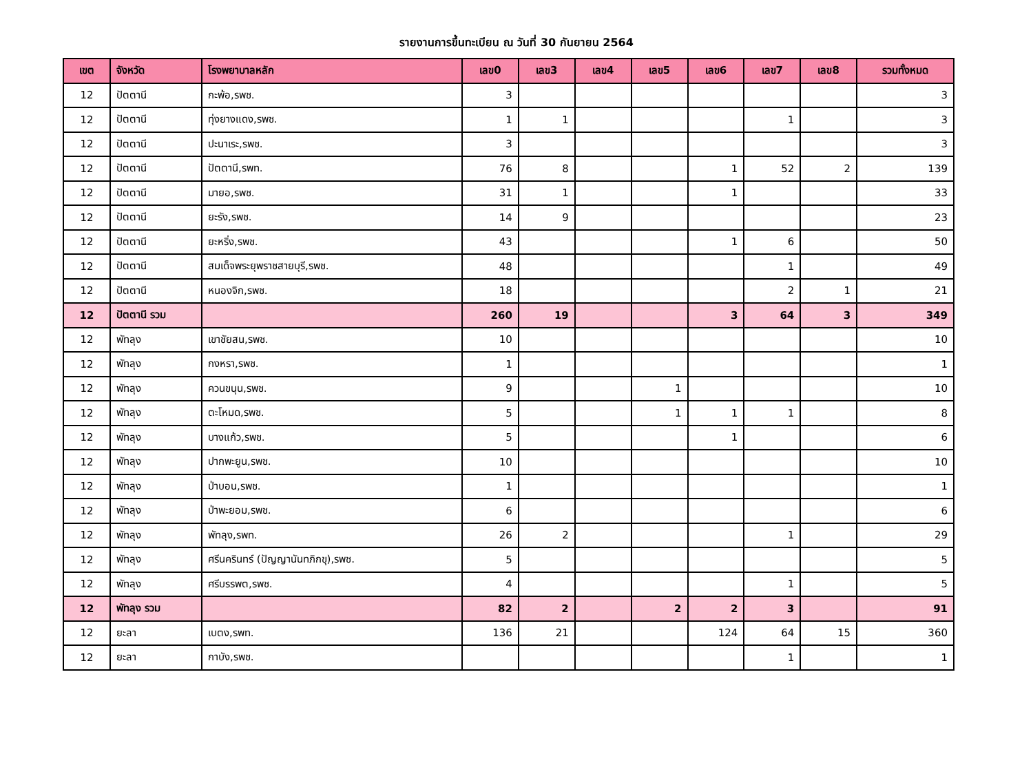รายงานการขึ้นทะเบียน ณ วันที่ 30 กันยายน 2564
| เขต | จังหวัด | โรงพยาบาลหลัก | เลข0 | เลข3 | เลข4 | เลข5 | เลข6 | เลข7 | เลข8 | รวมทั้งหมด |
| --- | --- | --- | --- | --- | --- | --- | --- | --- | --- | --- |
| 12 | ปัตตานี | กะพ้อ,รพช. | 3 | | | | | | | 3 |
| 12 | ปัตตานี | ทุ่งยางแดง,รพช. | 1 | 1 | | | | 1 | | 3 |
| 12 | ปัตตานี | ปะนาเระ,รพช. | 3 | | | | | | | 3 |
| 12 | ปัตตานี | ปัตตานี,รพท. | 76 | 8 | | | 1 | 52 | 2 | 139 |
| 12 | ปัตตานี | มายอ,รพช. | 31 | 1 | | | 1 | | | 33 |
| 12 | ปัตตานี | ยะรัง,รพช. | 14 | 9 | | | | | | 23 |
| 12 | ปัตตานี | ยะหริ่ง,รพช. | 43 | | | | 1 | 6 | | 50 |
| 12 | ปัตตานี | สมเด็จพระยุพราชสายบุรี,รพช. | 48 | | | | | 1 | | 49 |
| 12 | ปัตตานี | หนองจิก,รพช. | 18 | | | | | 2 | 1 | 21 |
| 12 | ปัตตานี รวม | | 260 | 19 | | | 3 | 64 | 3 | 349 |
| 12 | พัทลุง | เขาชัยสน,รพช. | 10 | | | | | | | 10 |
| 12 | พัทลุง | กงหรา,รพช. | 1 | | | | | | | 1 |
| 12 | พัทลุง | ควนขนุน,รพช. | 9 | | | 1 | | | | 10 |
| 12 | พัทลุง | ตะโหมด,รพช. | 5 | | | 1 | 1 | 1 | | 8 |
| 12 | พัทลุง | บางแก้ว,รพช. | 5 | | | | 1 | | | 6 |
| 12 | พัทลุง | ปากพะยูน,รพช. | 10 | | | | | | | 10 |
| 12 | พัทลุง | ป่าบอน,รพช. | 1 | | | | | | | 1 |
| 12 | พัทลุง | ป่าพะยอม,รพช. | 6 | | | | | | | 6 |
| 12 | พัทลุง | พัทลุง,รพท. | 26 | 2 | | | | 1 | | 29 |
| 12 | พัทลุง | ศรีนครินทร์ (ปัญญานันทภิกขุ),รพช. | 5 | | | | | | | 5 |
| 12 | พัทลุง | ศรีบรรพต,รพช. | 4 | | | | | 1 | | 5 |
| 12 | พัทลุง รวม | | 82 | 2 | | 2 | 2 | 3 | | 91 |
| 12 | ยะลา | เบตง,รพท. | 136 | 21 | | | 124 | 64 | 15 | 360 |
| 12 | ยะลา | กาบัง,รพช. | | | | | | 1 | | 1 |